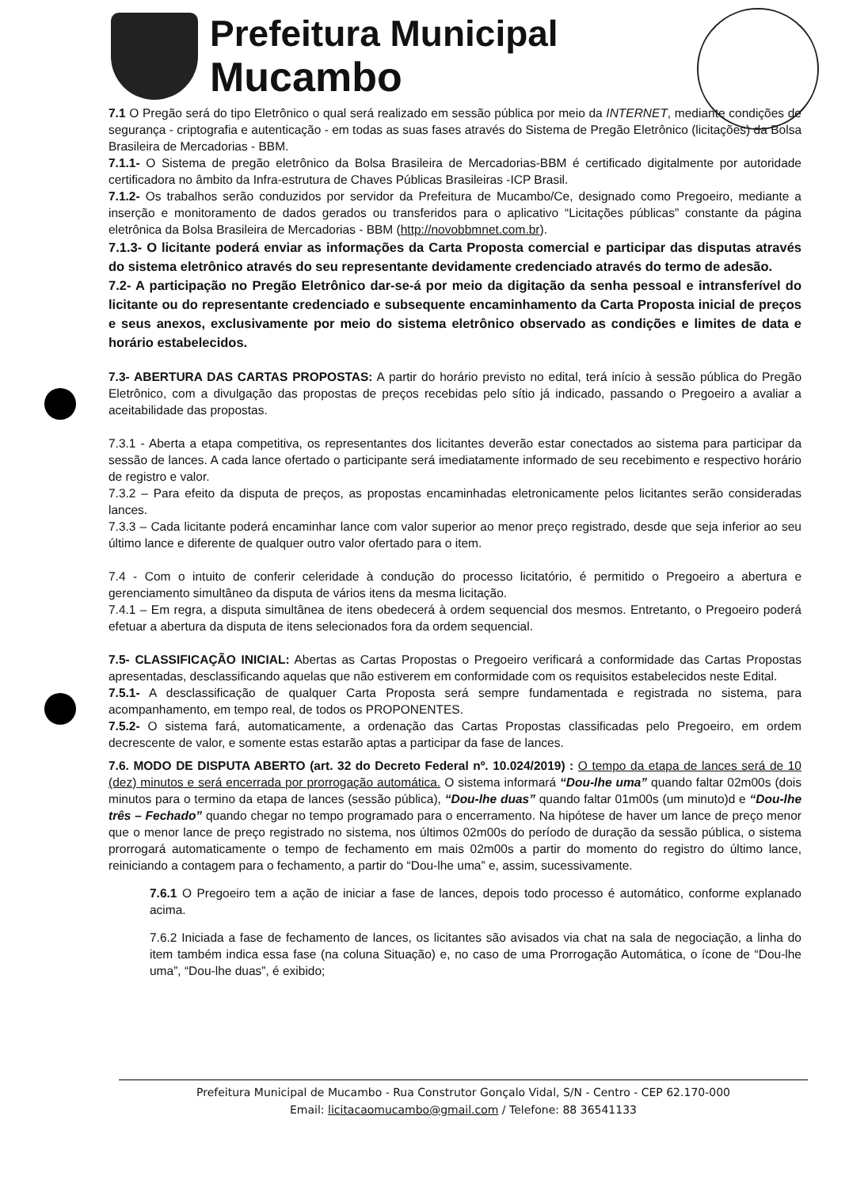Prefeitura Municipal
Mucambo
7.1 O Pregão será do tipo Eletrônico o qual será realizado em sessão pública por meio da INTERNET, mediante condições de segurança - criptografia e autenticação - em todas as suas fases através do Sistema de Pregão Eletrônico (licitações) da Bolsa Brasileira de Mercadorias - BBM.
7.1.1- O Sistema de pregão eletrônico da Bolsa Brasileira de Mercadorias-BBM é certificado digitalmente por autoridade certificadora no âmbito da Infra-estrutura de Chaves Públicas Brasileiras -ICP Brasil.
7.1.2- Os trabalhos serão conduzidos por servidor da Prefeitura de Mucambo/Ce, designado como Pregoeiro, mediante a inserção e monitoramento de dados gerados ou transferidos para o aplicativo “Licitações públicas” constante da página eletrônica da Bolsa Brasileira de Mercadorias - BBM (http://novobbmnet.com.br).
7.1.3- O licitante poderá enviar as informações da Carta Proposta comercial e participar das disputas através do sistema eletrônico através do seu representante devidamente credenciado através do termo de adesão.
7.2- A participação no Pregão Eletrônico dar-se-á por meio da digitação da senha pessoal e intransferível do licitante ou do representante credenciado e subsequente encaminhamento da Carta Proposta inicial de preços e seus anexos, exclusivamente por meio do sistema eletrônico observado as condições e limites de data e horário estabelecidos.
7.3- ABERTURA DAS CARTAS PROPOSTAS: A partir do horário previsto no edital, terá início à sessão pública do Pregão Eletrônico, com a divulgação das propostas de preços recebidas pelo sítio já indicado, passando o Pregoeiro a avaliar a aceitabilidade das propostas.
7.3.1 - Aberta a etapa competitiva, os representantes dos licitantes deverão estar conectados ao sistema para participar da sessão de lances. A cada lance ofertado o participante será imediatamente informado de seu recebimento e respectivo horário de registro e valor.
7.3.2 – Para efeito da disputa de preços, as propostas encaminhadas eletronicamente pelos licitantes serão consideradas lances.
7.3.3 – Cada licitante poderá encaminhar lance com valor superior ao menor preço registrado, desde que seja inferior ao seu último lance e diferente de qualquer outro valor ofertado para o item.
7.4 - Com o intuito de conferir celeridade à condução do processo licitatório, é permitido o Pregoeiro a abertura e gerenciamento simultâneo da disputa de vários itens da mesma licitação.
7.4.1 – Em regra, a disputa simultânea de itens obedecerá à ordem sequencial dos mesmos. Entretanto, o Pregoeiro poderá efetuar a abertura da disputa de itens selecionados fora da ordem sequencial.
7.5- CLASSIFICAÇÃO INICIAL: Abertas as Cartas Propostas o Pregoeiro verificará a conformidade das Cartas Propostas apresentadas, desclassificando aquelas que não estiverem em conformidade com os requisitos estabelecidos neste Edital.
7.5.1- A desclassificação de qualquer Carta Proposta será sempre fundamentada e registrada no sistema, para acompanhamento, em tempo real, de todos os PROPONENTES.
7.5.2- O sistema fará, automaticamente, a ordenação das Cartas Propostas classificadas pelo Pregoeiro, em ordem decrescente de valor, e somente estas estarão aptas a participar da fase de lances.
7.6. MODO DE DISPUTA ABERTO (art. 32 do Decreto Federal nº. 10.024/2019) : O tempo da etapa de lances será de 10 (dez) minutos e será encerrada por prorrogação automática. O sistema informará “Dou-lhe uma” quando faltar 02m00s (dois minutos para o termino da etapa de lances (sessão pública), “Dou-lhe duas” quando faltar 01m00s (um minuto)d e “Dou-lhe três – Fechado” quando chegar no tempo programado para o encerramento. Na hipótese de haver um lance de preço menor que o menor lance de preço registrado no sistema, nos últimos 02m00s do período de duração da sessão pública, o sistema prorrogará automaticamente o tempo de fechamento em mais 02m00s a partir do momento do registro do último lance, reiniciando a contagem para o fechamento, a partir do “Dou-lhe uma” e, assim, sucessivamente.
7.6.1 O Pregoeiro tem a ação de iniciar a fase de lances, depois todo processo é automático, conforme explanado acima.
7.6.2 Iniciada a fase de fechamento de lances, os licitantes são avisados via chat na sala de negociação, a linha do item também indica essa fase (na coluna Situação) e, no caso de uma Prorrogação Automática, o ícone de “Dou-lhe uma”, “Dou-lhe duas”, é exibido;
Prefeitura Municipal de Mucambo - Rua Construtor Gonçalo Vidal, S/N - Centro - CEP 62.170-000
Email: licitacaomucambo@gmail.com / Telefone: 88 36541133